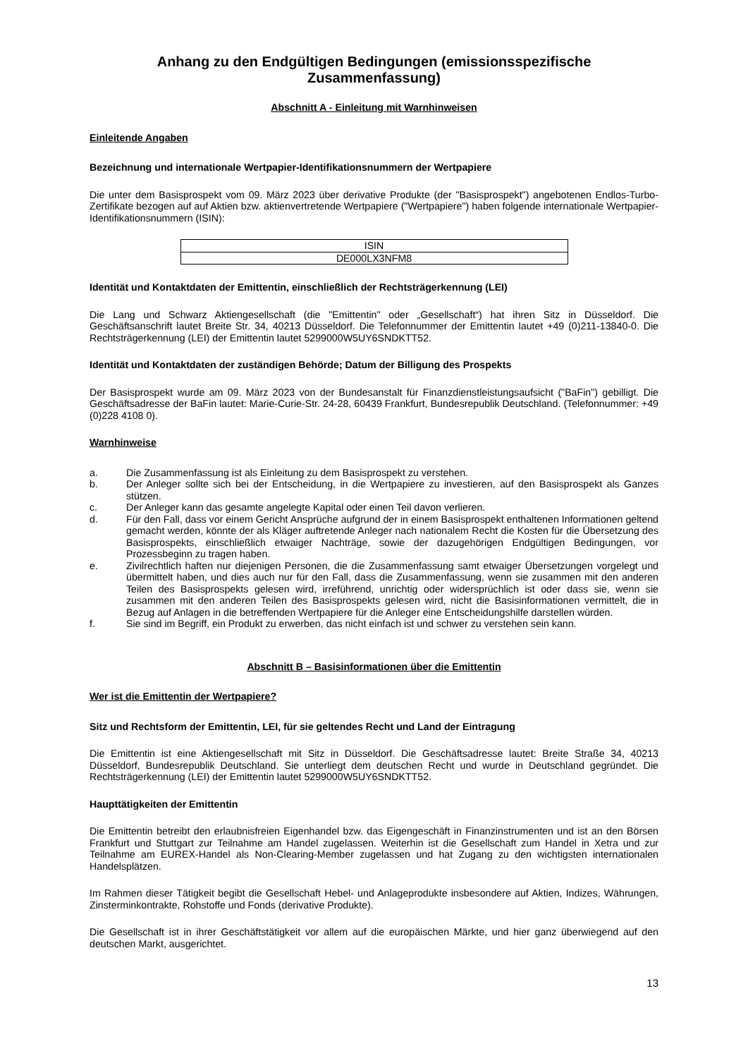Anhang zu den Endgültigen Bedingungen (emissionsspezifische Zusammenfassung)
Abschnitt A - Einleitung mit Warnhinweisen
Einleitende Angaben
Bezeichnung und internationale Wertpapier-Identifikationsnummern der Wertpapiere
Die unter dem Basisprospekt vom 09. März 2023 über derivative Produkte (der "Basisprospekt") angebotenen Endlos-Turbo-Zertifikate bezogen auf auf Aktien bzw. aktienvertretende Wertpapiere ("Wertpapiere") haben folgende internationale Wertpapier-Identifikationsnummern (ISIN):
| ISIN |
| DE000LX3NFM8 |
Identität und Kontaktdaten der Emittentin, einschließlich der Rechtsträgerkennung (LEI)
Die Lang und Schwarz Aktiengesellschaft (die "Emittentin" oder „Gesellschaft“) hat ihren Sitz in Düsseldorf. Die Geschäftsanschrift lautet Breite Str. 34, 40213 Düsseldorf. Die Telefonnummer der Emittentin lautet +49 (0)211-13840-0. Die Rechtsträgerkennung (LEI) der Emittentin lautet 5299000W5UY6SNDKTT52.
Identität und Kontaktdaten der zuständigen Behörde; Datum der Billigung des Prospekts
Der Basisprospekt wurde am 09. März 2023 von der Bundesanstalt für Finanzdienstleistungsaufsicht ("BaFin") gebilligt. Die Geschäftsadresse der BaFin lautet: Marie-Curie-Str. 24-28, 60439 Frankfurt, Bundesrepublik Deutschland. (Telefonnummer: +49 (0)228 4108 0).
Warnhinweise
a. Die Zusammenfassung ist als Einleitung zu dem Basisprospekt zu verstehen.
b. Der Anleger sollte sich bei der Entscheidung, in die Wertpapiere zu investieren, auf den Basisprospekt als Ganzes stützen.
c. Der Anleger kann das gesamte angelegte Kapital oder einen Teil davon verlieren.
d. Für den Fall, dass vor einem Gericht Ansprüche aufgrund der in einem Basisprospekt enthaltenen Informationen geltend gemacht werden, könnte der als Kläger auftretende Anleger nach nationalem Recht die Kosten für die Übersetzung des Basisprospekts, einschließlich etwaiger Nachträge, sowie der dazugehörigen Endgültigen Bedingungen, vor Prozessbeginn zu tragen haben.
e. Zivilrechtlich haften nur diejenigen Personen, die die Zusammenfassung samt etwaiger Übersetzungen vorgelegt und übermittelt haben, und dies auch nur für den Fall, dass die Zusammenfassung, wenn sie zusammen mit den anderen Teilen des Basisprospekts gelesen wird, irreführend, unrichtig oder widersprüchlich ist oder dass sie, wenn sie zusammen mit den anderen Teilen des Basisprospekts gelesen wird, nicht die Basisinformationen vermittelt, die in Bezug auf Anlagen in die betreffenden Wertpapiere für die Anleger eine Entscheidungshilfe darstellen würden.
f. Sie sind im Begriff, ein Produkt zu erwerben, das nicht einfach ist und schwer zu verstehen sein kann.
Abschnitt B – Basisinformationen über die Emittentin
Wer ist die Emittentin der Wertpapiere?
Sitz und Rechtsform der Emittentin, LEI, für sie geltendes Recht und Land der Eintragung
Die Emittentin ist eine Aktiengesellschaft mit Sitz in Düsseldorf. Die Geschäftsadresse lautet: Breite Straße 34, 40213 Düsseldorf, Bundesrepublik Deutschland. Sie unterliegt dem deutschen Recht und wurde in Deutschland gegründet. Die Rechtsträgerkennung (LEI) der Emittentin lautet 5299000W5UY6SNDKTT52.
Haupttätigkeiten der Emittentin
Die Emittentin betreibt den erlaubnisfreien Eigenhandel bzw. das Eigengeschäft in Finanzinstrumenten und ist an den Börsen Frankfurt und Stuttgart zur Teilnahme am Handel zugelassen. Weiterhin ist die Gesellschaft zum Handel in Xetra und zur Teilnahme am EUREX-Handel als Non-Clearing-Member zugelassen und hat Zugang zu den wichtigsten internationalen Handelsplätzen.
Im Rahmen dieser Tätigkeit begibt die Gesellschaft Hebel- und Anlageprodukte insbesondere auf Aktien, Indizes, Währungen, Zinsterminkontrakte, Rohstoffe und Fonds (derivative Produkte).
Die Gesellschaft ist in ihrer Geschäftstätigkeit vor allem auf die europäischen Märkte, und hier ganz überwiegend auf den deutschen Markt, ausgerichtet.
13